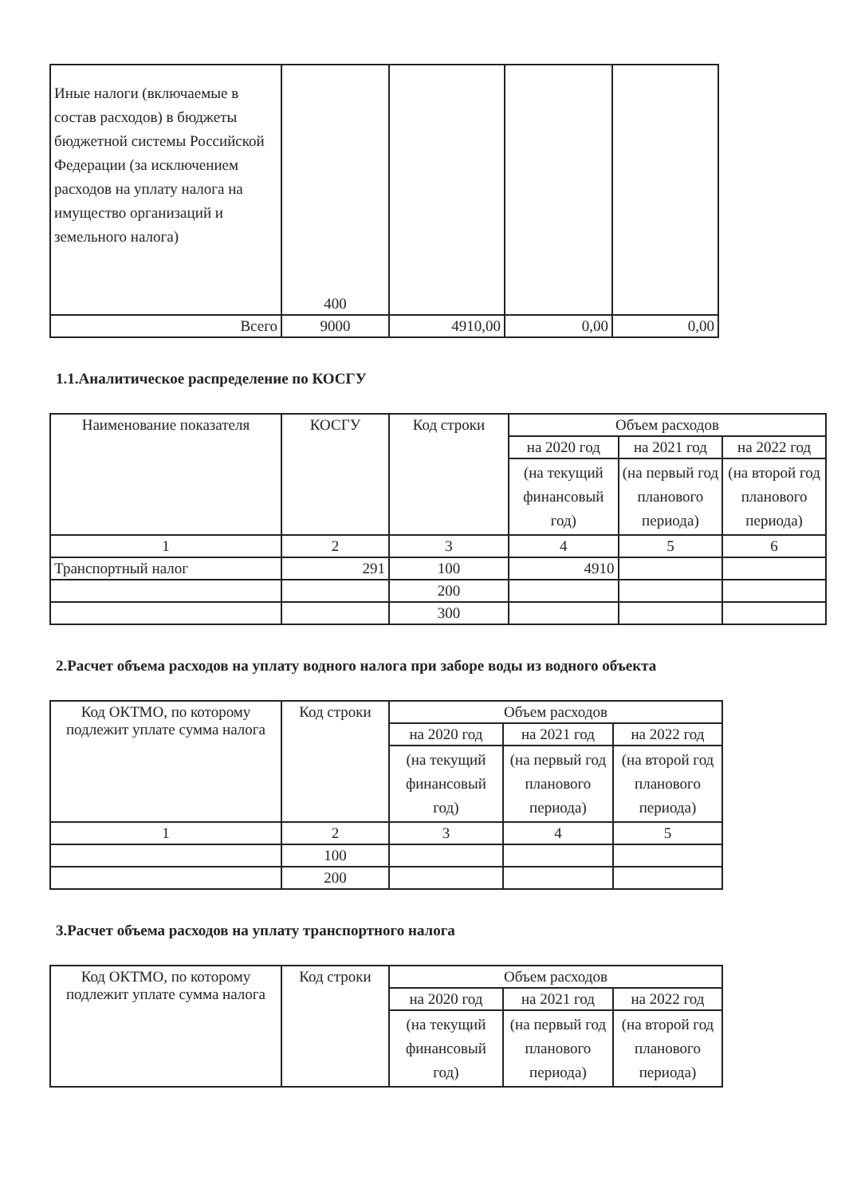| Иные налоги (включаемые в состав расходов) в бюджеты бюджетной системы Российской Федерации (за исключением расходов на уплату налога на имущество организаций и земельного налога) | 400 | | | |
| Всего | 9000 | 4910,00 | 0,00 | 0,00 |
1.1.Аналитическое распределение по КОСГУ
| Наименование показателя | КОСГУ | Код строки | Объем расходов | | |
| --- | --- | --- | --- | --- | --- |
| | | | на 2020 год | на 2021 год | на 2022 год |
| | | | (на текущий финансовый год) | (на первый год планового периода) | (на второй год планового периода) |
| 1 | 2 | 3 | 4 | 5 | 6 |
| Транспортный налог | 291 | 100 | 4910 | | |
| | | 200 | | | |
| | | 300 | | | |
2.Расчет объема расходов на уплату водного налога при заборе воды из водного объекта
| Код ОКТМО, по которому подлежит уплате сумма налога | Код строки | Объем расходов | | |
| --- | --- | --- | --- | --- |
| | | на 2020 год | на 2021 год | на 2022 год |
| | | (на текущий финансовый год) | (на первый год планового периода) | (на второй год планового периода) |
| 1 | 2 | 3 | 4 | 5 |
| | 100 | | | |
| | 200 | | | |
3.Расчет объема расходов на уплату транспортного налога
| Код ОКТМО, по которому подлежит уплате сумма налога | Код строки | Объем расходов | | |
| --- | --- | --- | --- | --- |
| | | на 2020 год | на 2021 год | на 2022 год |
| | | (на текущий финансовый год) | (на первый год планового периода) | (на второй год планового периода) |